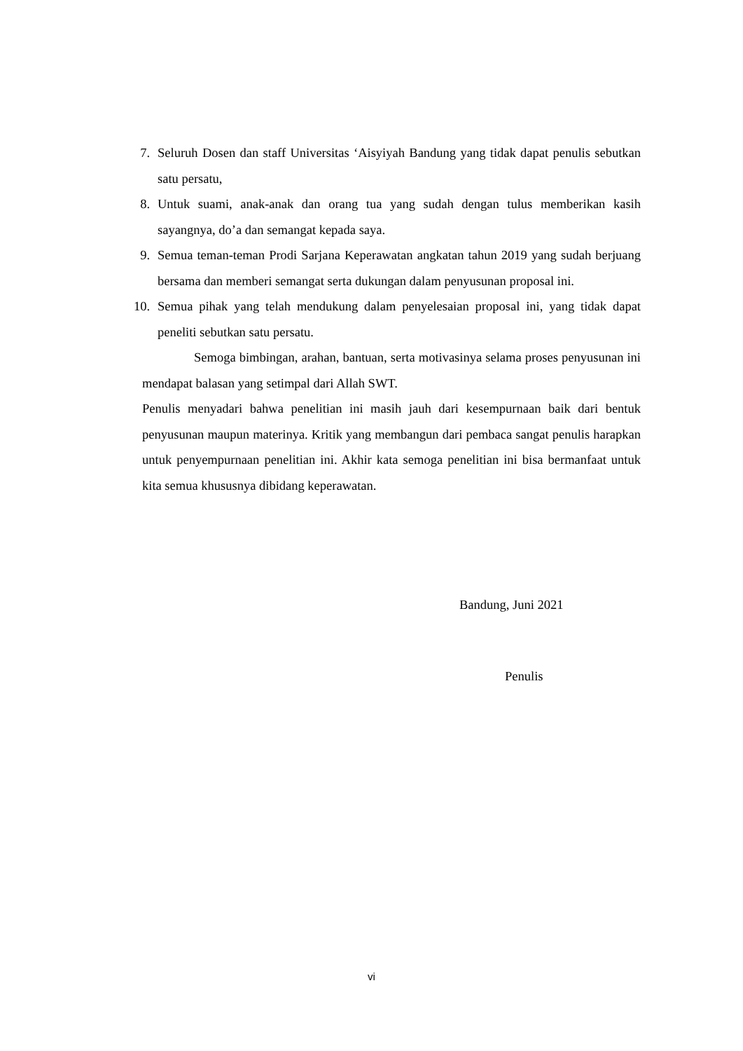7. Seluruh Dosen dan staff Universitas ‘Aisyiyah Bandung yang tidak dapat penulis sebutkan satu persatu,
8. Untuk suami, anak-anak dan orang tua yang sudah dengan tulus memberikan kasih sayangnya, do’a dan semangat kepada saya.
9. Semua teman-teman Prodi Sarjana Keperawatan angkatan tahun 2019 yang sudah berjuang bersama dan memberi semangat serta dukungan dalam penyusunan proposal ini.
10. Semua pihak yang telah mendukung dalam penyelesaian proposal ini, yang tidak dapat peneliti sebutkan satu persatu.
Semoga bimbingan, arahan, bantuan, serta motivasinya selama proses penyusunan ini mendapat balasan yang setimpal dari Allah SWT.
Penulis menyadari bahwa penelitian ini masih jauh dari kesempurnaan baik dari bentuk penyusunan maupun materinya. Kritik yang membangun dari pembaca sangat penulis harapkan untuk penyempurnaan penelitian ini. Akhir kata semoga penelitian ini bisa bermanfaat untuk kita semua khususnya dibidang keperawatan.
Bandung, Juni 2021
Penulis
vi